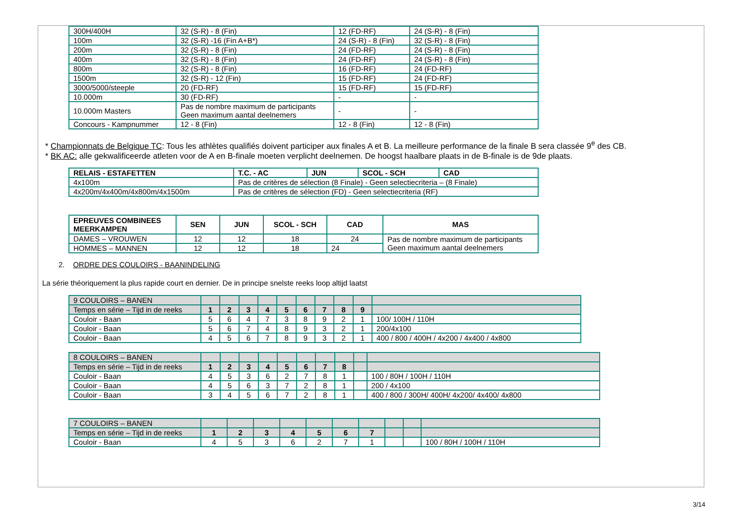| 300H/400H | 32 (S-R) - 8 (Fin) | 12 (FD-RF) | 24 (S-R) - 8 (Fin) |
| 100m | 32 (S-R) -16 (Fin A+B*) | 24 (S-R) - 8 (Fin) | 32 (S-R) - 8 (Fin) |
| 200m | 32 (S-R) - 8 (Fin) | 24 (FD-RF) | 24 (S-R) - 8 (Fin) |
| 400m | 32 (S-R) - 8 (Fin) | 24 (FD-RF) | 24 (S-R) - 8 (Fin) |
| 800m | 32 (S-R) - 8 (Fin) | 16 (FD-RF) | 24 (FD-RF) |
| 1500m | 32 (S-R) - 12 (Fin) | 15 (FD-RF) | 24 (FD-RF) |
| 3000/5000/steeple | 20 (FD-RF) | 15 (FD-RF) | 15 (FD-RF) |
| 10.000m | 30 (FD-RF) | - | - |
| 10.000m Masters | Pas de nombre maximum de participants Geen maximum aantal deelnemers | - | - |
| Concours - Kampnummer | 12 - 8 (Fin) | 12 - 8 (Fin) | 12 - 8 (Fin) |
* Championnats de Belgique TC: Tous les athlètes qualifiés doivent participer aux finales A et B. La meilleure performance de la finale B sera classée 9<sup>e</sup> des CB.
* BK AC: alle gekwalificeerde atleten voor de A en B-finale moeten verplicht deelnemen. De hoogst haalbare plaats in de B-finale is de 9de plaats.
| RELAIS - ESTAFETTEN | T.C. - AC | JUN | SCOL - SCH | CAD |
| --- | --- | --- | --- | --- |
| 4x100m | Pas de critères de sélection (8 Finale) - Geen selectiecriteria – (8 Finale) | | | |
| 4x200m/4x400m/4x800m/4x1500m | Pas de critères de sélection (FD) - Geen selectiecriteria (RF) | | | |
| EPREUVES COMBINEES MEERKAMPEN | SEN | JUN | SCOL - SCH | CAD | MAS |
| --- | --- | --- | --- | --- | --- |
| DAMES – VROUWEN | 12 | 12 | 18 | 24 | Pas de nombre maximum de participants Geen maximum aantal deelnemers |
| HOMMES – MANNEN | 12 | 12 | 18 | 24 | |
2. ORDRE DES COULOIRS - BAANINDELING
La série théoriquement la plus rapide court en dernier. De in principe snelste reeks loop altijd laatst
| 9 COULOIRS – BANEN | | | | | | | | | | |
| Temps en série – Tijd in de reeks | 1 | 2 | 3 | 4 | 5 | 6 | 7 | 8 | 9 | |
| Couloir - Baan | 5 | 6 | 4 | 7 | 3 | 8 | 9 | 2 | 1 | 100/ 100H / 110H |
| Couloir - Baan | 5 | 6 | 7 | 4 | 8 | 9 | 3 | 2 | 1 | 200/4x100 |
| Couloir - Baan | 4 | 5 | 6 | 7 | 8 | 9 | 3 | 2 | 1 | 400 / 800 / 400H / 4x200 / 4x400 / 4x800 |
| 8 COULOIRS – BANEN | | | | | | | | | | |
| Temps en série – Tijd in de reeks | 1 | 2 | 3 | 4 | 5 | 6 | 7 | 8 | | |
| Couloir - Baan | 4 | 5 | 3 | 6 | 2 | 7 | 8 | 1 | | 100 / 80H / 100H / 110H |
| Couloir - Baan | 4 | 5 | 6 | 3 | 7 | 2 | 8 | 1 | | 200 / 4x100 |
| Couloir - Baan | 3 | 4 | 5 | 6 | 7 | 2 | 8 | 1 | | 400 / 800 / 300H/ 400H/ 4x200/ 4x400/ 4x800 |
| 7 COULOIRS – BANEN | | | | | | | | | | |
| Temps en série – Tijd in de reeks | 1 | 2 | 3 | 4 | 5 | 6 | 7 | | | |
| Couloir - Baan | 4 | 5 | 3 | 6 | 2 | 7 | 1 | | | 100 / 80H / 100H / 110H |
3/14